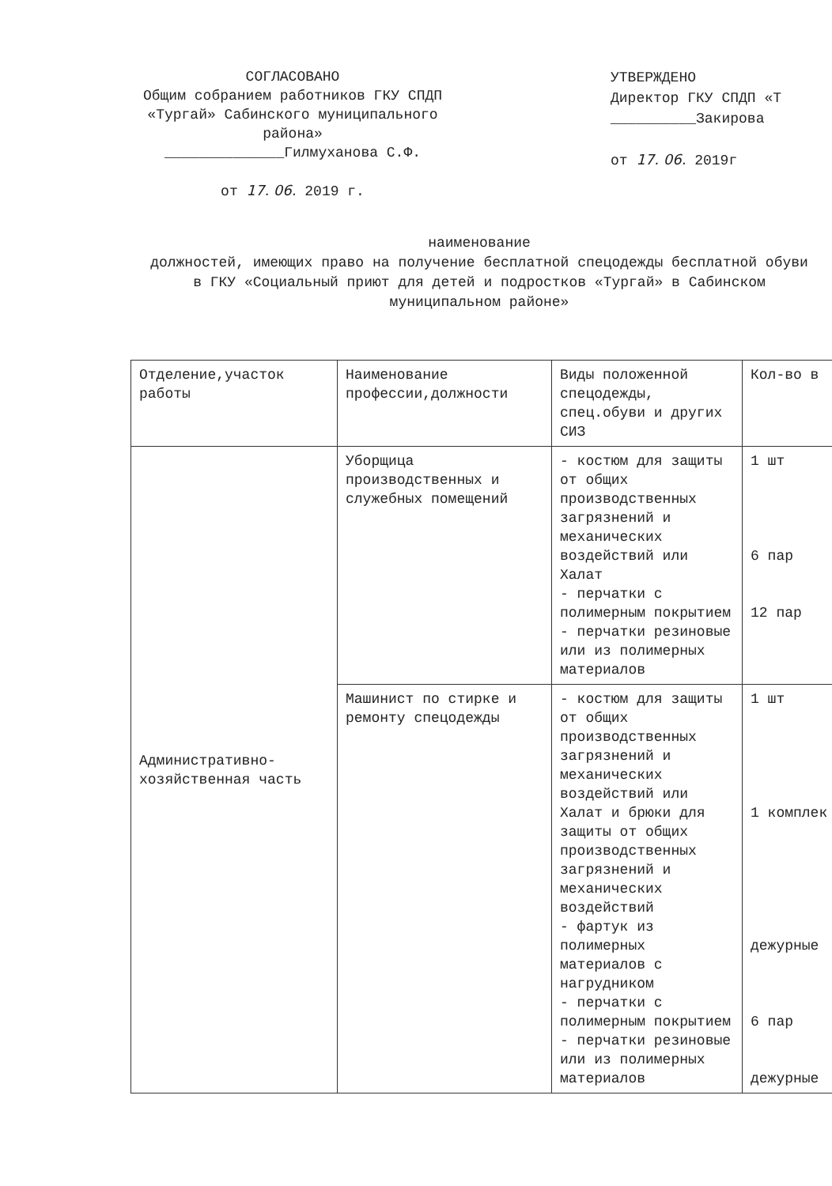СОГЛАСОВАНО
Общим собранием работников ГКУ СПДП «Тургай» Сабинского муниципального района»
______________Гилмуханова С.Ф.
от 17. 06. 2019 г.
УТВЕРЖДЕНО
Директор ГКУ СПДП «Т
__________Закирова
от 17. 06. 2019г
наименование
должностей, имеющих право на получение бесплатной спецодежды бесплатной обуви в ГКУ «Социальный приют для детей и подростков «Тургай» в Сабинском муниципальном районе»
| Отделение,участок работы | Наименование профессии,должности | Виды положенной спецодежды, спец.обуви и других СИЗ | Кол-во в |
| --- | --- | --- | --- |
| Административно-хозяйственная часть | Уборщица производственных и служебных помещений | - костюм для защиты от общих производственных загрязнений и механических воздействий или Халат - перчатки с полимерным покрытием - перчатки резиновые или из полимерных материалов | 1 шт 6 пар 12 пар |
| | Машинист по стирке и ремонту спецодежды | - костюм для защиты от общих производственных загрязнений и механических воздействий или Халат и брюки для защиты от общих производственных загрязнений и механических воздействий - фартук из полимерных материалов с нагрудником - перчатки с полимерным покрытием - перчатки резиновые или из полимерных материалов | 1 шт 1 комплек дежурные 6 пар дежурные |